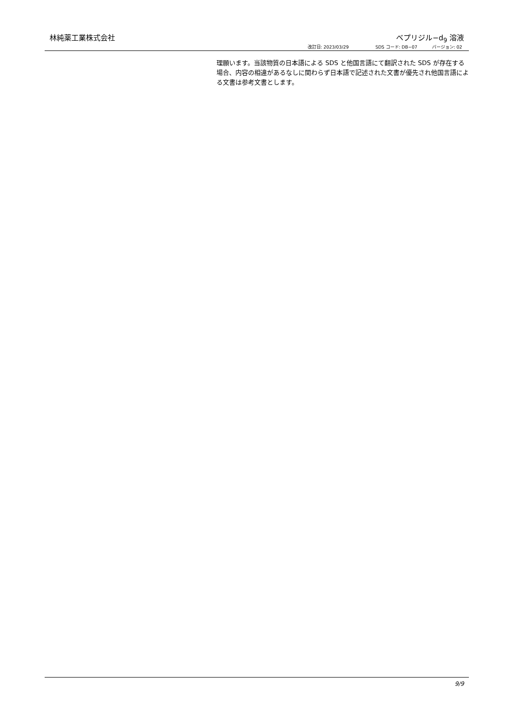林純薬工業株式会社 ベプリジル−d<sub>9</sub> 溶液
改訂日: 2023/03/29 SDS コード: DB−07 バージョン: 02
理願います。当該物質の日本語による SDS と他国言語にて翻訳された SDS が存在する場合、内容の相違があるなしに関わらず日本語で記述された文書が優先され他国言語による文書は参考文書とします。
9/9